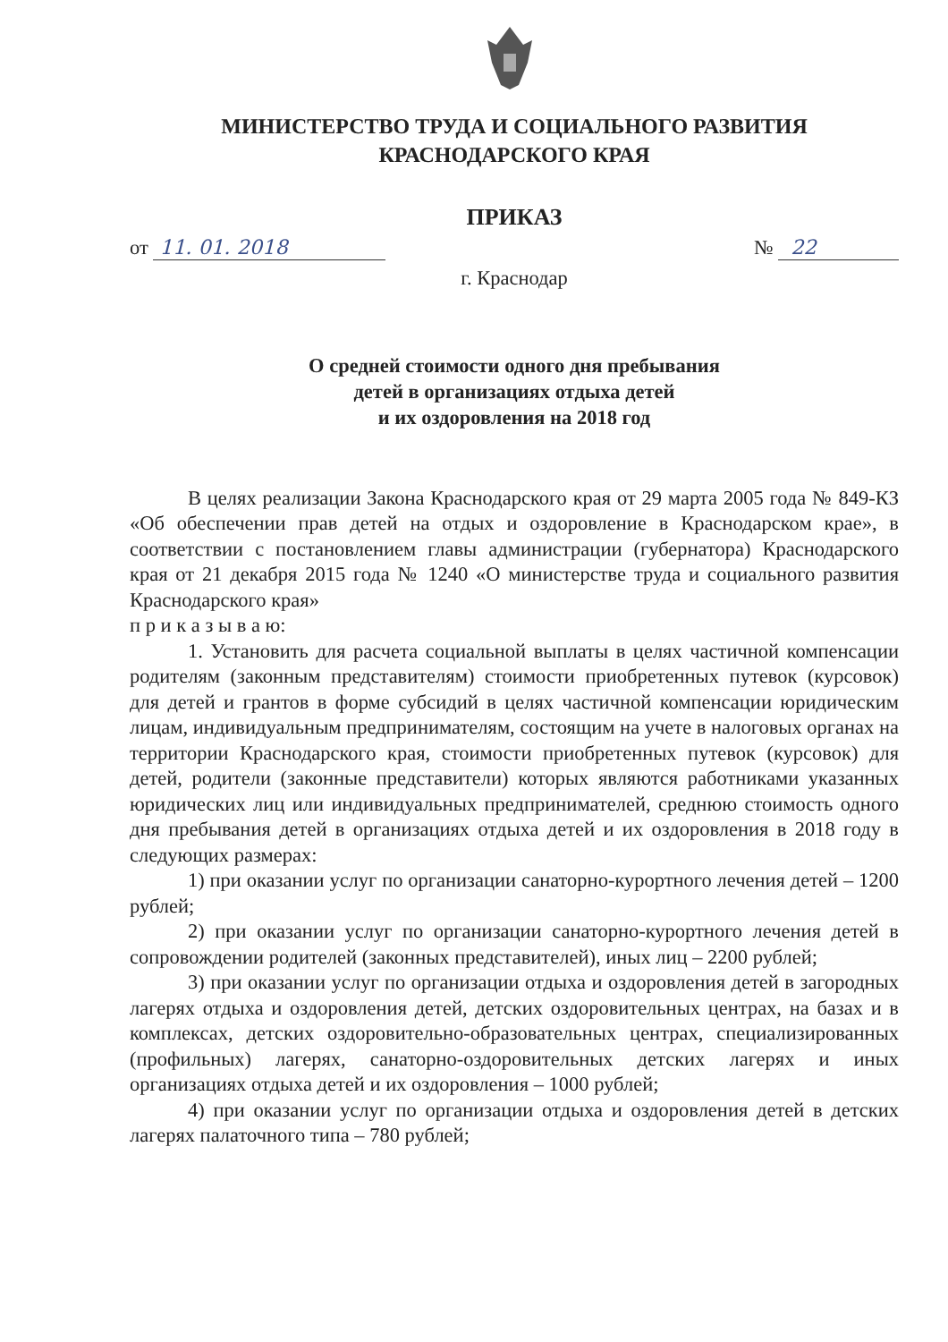МИНИСТЕРСТВО ТРУДА И СОЦИАЛЬНОГО РАЗВИТИЯ
КРАСНОДАРСКОГО КРАЯ
ПРИКАЗ
от 11. 01. 2018 № 22
г. Краснодар
О средней стоимости одного дня пребывания
детей в организациях отдыха детей
и их оздоровления на 2018 год
В целях реализации Закона Краснодарского края от 29 марта 2005 года № 849-КЗ «Об обеспечении прав детей на отдых и оздоровление в Краснодарском крае», в соответствии с постановлением главы администрации (губернатора) Краснодарского края от 21 декабря 2015 года № 1240 «О министерстве труда и социального развития Краснодарского края»
п р и к а з ы в а ю:
1. Установить для расчета социальной выплаты в целях частичной компенсации родителям (законным представителям) стоимости приобретенных путевок (курсовок) для детей и грантов в форме субсидий в целях частичной компенсации юридическим лицам, индивидуальным предпринимателям, состоящим на учете в налоговых органах на территории Краснодарского края, стоимости приобретенных путевок (курсовок) для детей, родители (законные представители) которых являются работниками указанных юридических лиц или индивидуальных предпринимателей, среднюю стоимость одного дня пребывания детей в организациях отдыха детей и их оздоровления в 2018 году в следующих размерах:
1) при оказании услуг по организации санаторно-курортного лечения детей – 1200 рублей;
2) при оказании услуг по организации санаторно-курортного лечения детей в сопровождении родителей (законных представителей), иных лиц – 2200 рублей;
3) при оказании услуг по организации отдыха и оздоровления детей в загородных лагерях отдыха и оздоровления детей, детских оздоровительных центрах, на базах и в комплексах, детских оздоровительно-образовательных центрах, специализированных (профильных) лагерях, санаторно-оздоровительных детских лагерях и иных организациях отдыха детей и их оздоровления – 1000 рублей;
4) при оказании услуг по организации отдыха и оздоровления детей в детских лагерях палаточного типа – 780 рублей;